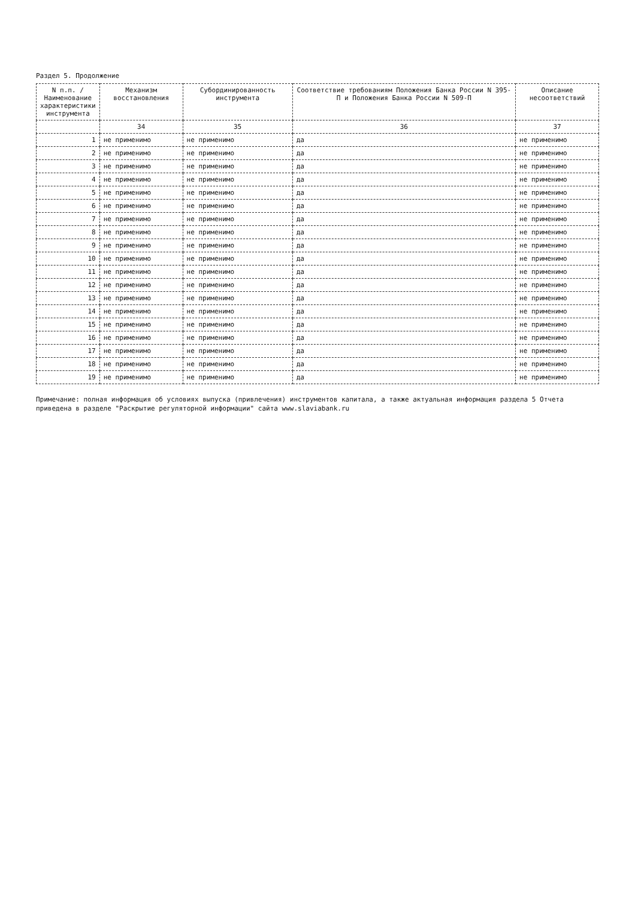Раздел 5. Продолжение
| N п.п. / Наименование характеристики инструмента | Механизм восстановления | Субординированность инструмента | Соответствие требованиям Положения Банка России N 395-П и Положения Банка России N 509-П | Описание несоответствий |
| --- | --- | --- | --- | --- |
| | 34 | 35 | 36 | 37 |
| 1 | не применимо | не применимо | да | не применимо |
| 2 | не применимо | не применимо | да | не применимо |
| 3 | не применимо | не применимо | да | не применимо |
| 4 | не применимо | не применимо | да | не применимо |
| 5 | не применимо | не применимо | да | не применимо |
| 6 | не применимо | не применимо | да | не применимо |
| 7 | не применимо | не применимо | да | не применимо |
| 8 | не применимо | не применимо | да | не применимо |
| 9 | не применимо | не применимо | да | не применимо |
| 10 | не применимо | не применимо | да | не применимо |
| 11 | не применимо | не применимо | да | не применимо |
| 12 | не применимо | не применимо | да | не применимо |
| 13 | не применимо | не применимо | да | не применимо |
| 14 | не применимо | не применимо | да | не применимо |
| 15 | не применимо | не применимо | да | не применимо |
| 16 | не применимо | не применимо | да | не применимо |
| 17 | не применимо | не применимо | да | не применимо |
| 18 | не применимо | не применимо | да | не применимо |
| 19 | не применимо | не применимо | да | не применимо |
Примечание: полная информация об условиях выпуска (привлечения) инструментов капитала, а также актуальная информация раздела 5 Отчета приведена в разделе "Раскрытие регуляторной информации" сайта www.slaviabank.ru